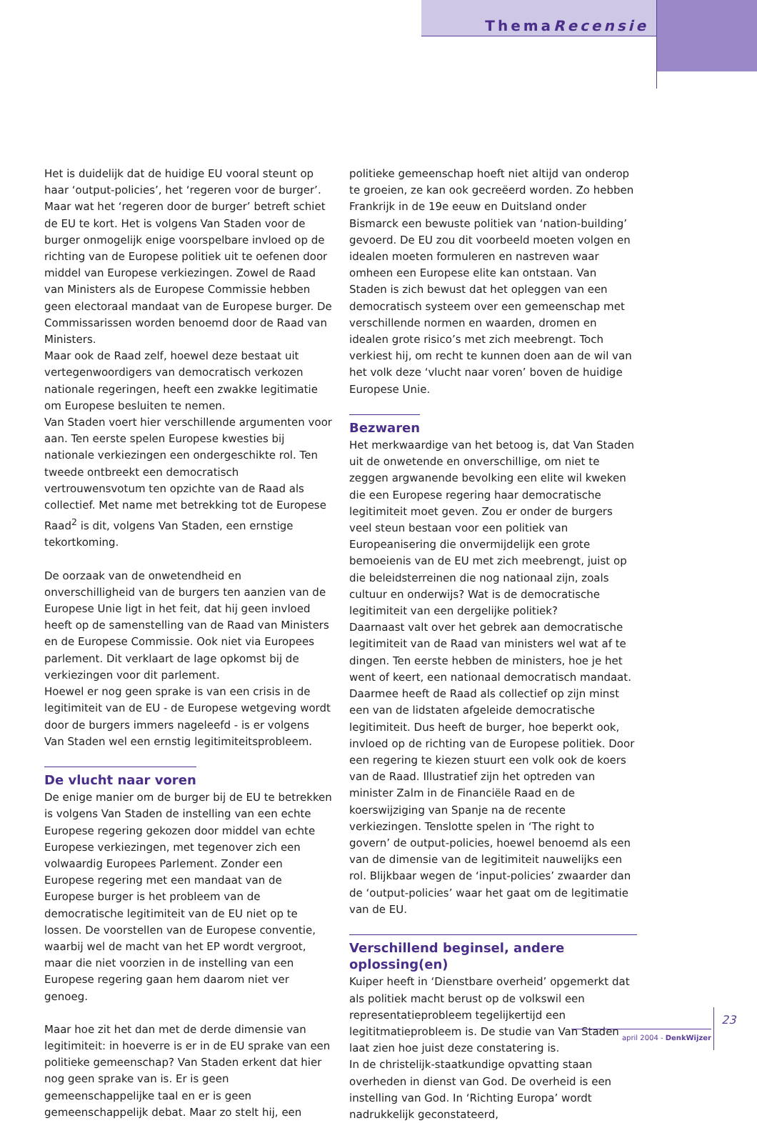ThemaRecensie
Het is duidelijk dat de huidige EU vooral steunt op haar ‘output-policies’, het ‘regeren voor de burger’. Maar wat het ‘regeren door de burger’ betreft schiet de EU te kort. Het is volgens Van Staden voor de burger onmogelijk enige voorspelbare invloed op de richting van de Europese politiek uit te oefenen door middel van Europese verkiezingen. Zowel de Raad van Ministers als de Europese Commissie hebben geen electoraal mandaat van de Europese burger. De Commissarissen worden benoemd door de Raad van Ministers.
Maar ook de Raad zelf, hoewel deze bestaat uit vertegenwoordigers van democratisch verkozen nationale regeringen, heeft een zwakke legitimatie om Europese besluiten te nemen.
Van Staden voert hier verschillende argumenten voor aan. Ten eerste spelen Europese kwesties bij nationale verkiezingen een ondergeschikte rol. Ten tweede ontbreekt een democratisch vertrouwensvotum ten opzichte van de Raad als collectief. Met name met betrekking tot de Europese Raad<sup>2</sup> is dit, volgens Van Staden, een ernstige tekortkoming.
De oorzaak van de onwetendheid en onverschilligheid van de burgers ten aanzien van de Europese Unie ligt in het feit, dat hij geen invloed heeft op de samenstelling van de Raad van Ministers en de Europese Commissie. Ook niet via Europees parlement. Dit verklaart de lage opkomst bij de verkiezingen voor dit parlement.
Hoewel er nog geen sprake is van een crisis in de legitimiteit van de EU - de Europese wetgeving wordt door de burgers immers nageleefd - is er volgens Van Staden wel een ernstig legitimiteitsprobleem.
De vlucht naar voren
De enige manier om de burger bij de EU te betrekken is volgens Van Staden de instelling van een echte Europese regering gekozen door middel van echte Europese verkiezingen, met tegenover zich een volwaardig Europees Parlement. Zonder een Europese regering met een mandaat van de Europese burger is het probleem van de democratische legitimiteit van de EU niet op te lossen. De voorstellen van de Europese conventie, waarbij wel de macht van het EP wordt vergroot, maar die niet voorzien in de instelling van een Europese regering gaan hem daarom niet ver genoeg.
Maar hoe zit het dan met de derde dimensie van legitimiteit: in hoeverre is er in de EU sprake van een politieke gemeenschap? Van Staden erkent dat hier nog geen sprake van is. Er is geen gemeenschappelijke taal en er is geen gemeenschappelijk debat. Maar zo stelt hij, een
politieke gemeenschap hoeft niet altijd van onderop te groeien, ze kan ook gecreëerd worden. Zo hebben Frankrijk in de 19e eeuw en Duitsland onder Bismarck een bewuste politiek van ‘nation-building’ gevoerd. De EU zou dit voorbeeld moeten volgen en idealen moeten formuleren en nastreven waar omheen een Europese elite kan ontstaan. Van Staden is zich bewust dat het opleggen van een democratisch systeem over een gemeenschap met verschillende normen en waarden, dromen en idealen grote risico’s met zich meebrengt. Toch verkiest hij, om recht te kunnen doen aan de wil van het volk deze ‘vlucht naar voren’ boven de huidige Europese Unie.
Bezwaren
Het merkwaardige van het betoog is, dat Van Staden uit de onwetende en onverschillige, om niet te zeggen argwanende bevolking een elite wil kweken die een Europese regering haar democratische legitimiteit moet geven. Zou er onder de burgers veel steun bestaan voor een politiek van Europeanisering die onvermijdelijk een grote bemoeienis van de EU met zich meebrengt, juist op die beleidsterreinen die nog nationaal zijn, zoals cultuur en onderwijs? Wat is de democratische legitimiteit van een dergelijke politiek?
Daarnaast valt over het gebrek aan democratische legitimiteit van de Raad van ministers wel wat af te dingen. Ten eerste hebben de ministers, hoe je het went of keert, een nationaal democratisch mandaat. Daarmee heeft de Raad als collectief op zijn minst een van de lidstaten afgeleide democratische legitimiteit. Dus heeft de burger, hoe beperkt ook, invloed op de richting van de Europese politiek. Door een regering te kiezen stuurt een volk ook de koers van de Raad. Illustratief zijn het optreden van minister Zalm in de Financiële Raad en de koerswijziging van Spanje na de recente verkiezingen. Tenslotte spelen in ‘The right to govern’ de output-policies, hoewel benoemd als een van de dimensie van de legitimiteit nauwelijks een rol. Blijkbaar wegen de ‘input-policies’ zwaarder dan de ‘output-policies’ waar het gaat om de legitimatie van de EU.
Verschillend beginsel, andere oplossing(en)
Kuiper heeft in ‘Dienstbare overheid’ opgemerkt dat als politiek macht berust op de volkswil een representatieprobleem tegelijkertijd een legititmatieprobleem is. De studie van Van Staden laat zien hoe juist deze constatering is.
In de christelijk-staatkundige opvatting staan overheden in dienst van God. De overheid is een instelling van God. In ‘Richting Europa’ wordt nadrukkelijk geconstateerd,
23
april 2004 - DenkWijzer